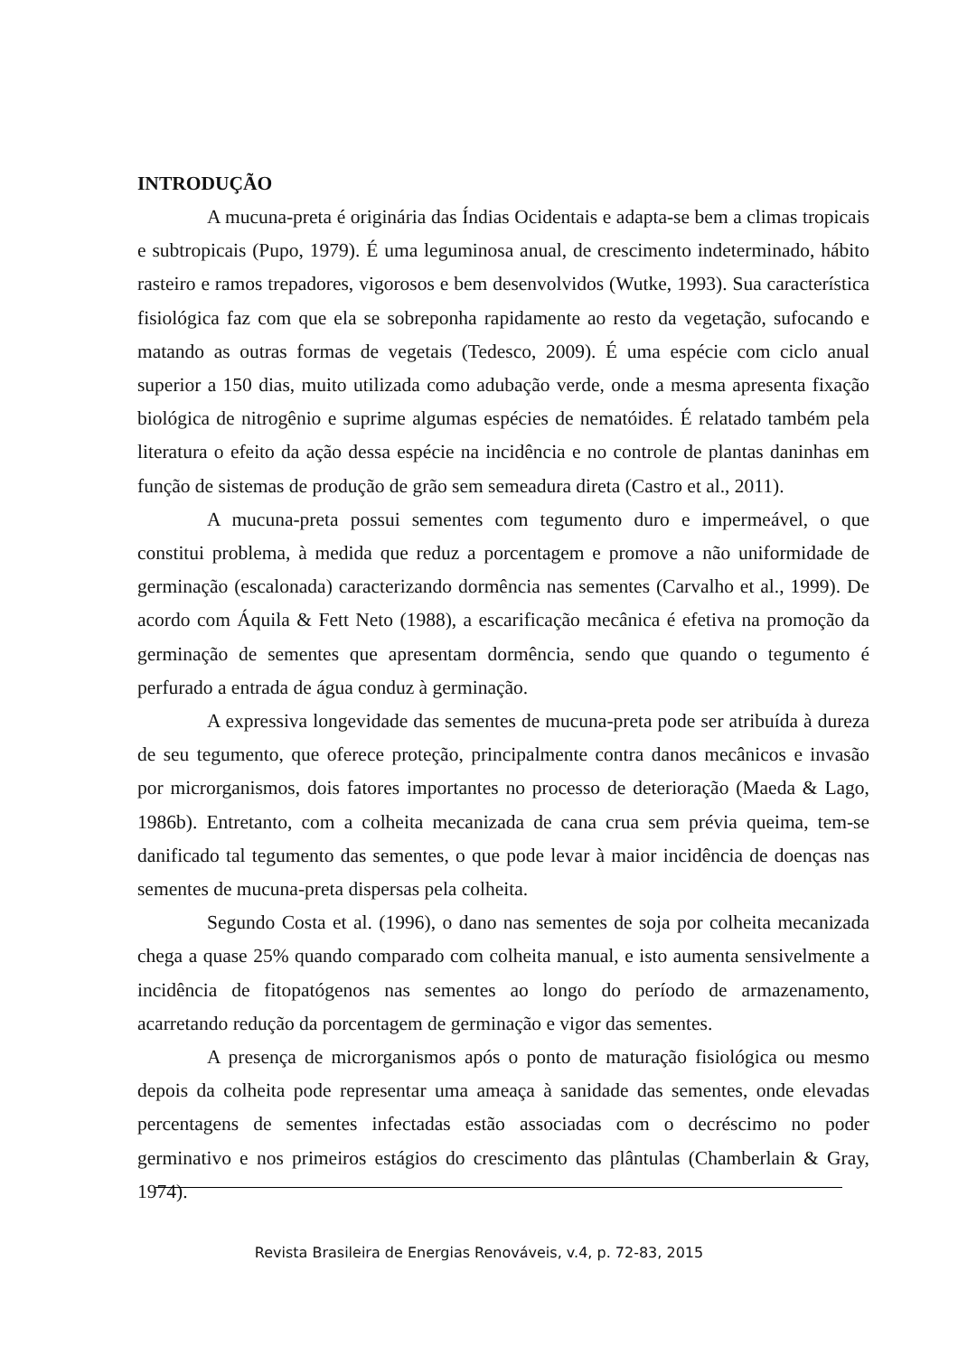INTRODUÇÃO
A mucuna-preta é originária das Índias Ocidentais e adapta-se bem a climas tropicais e subtropicais (Pupo, 1979). É uma leguminosa anual, de crescimento indeterminado, hábito rasteiro e ramos trepadores, vigorosos e bem desenvolvidos (Wutke, 1993). Sua característica fisiológica faz com que ela se sobreponha rapidamente ao resto da vegetação, sufocando e matando as outras formas de vegetais (Tedesco, 2009). É uma espécie com ciclo anual superior a 150 dias, muito utilizada como adubação verde, onde a mesma apresenta fixação biológica de nitrogênio e suprime algumas espécies de nematóides. É relatado também pela literatura o efeito da ação dessa espécie na incidência e no controle de plantas daninhas em função de sistemas de produção de grão sem semeadura direta (Castro et al., 2011).
A mucuna-preta possui sementes com tegumento duro e impermeável, o que constitui problema, à medida que reduz a porcentagem e promove a não uniformidade de germinação (escalonada) caracterizando dormência nas sementes (Carvalho et al., 1999). De acordo com Áquila & Fett Neto (1988), a escarificação mecânica é efetiva na promoção da germinação de sementes que apresentam dormência, sendo que quando o tegumento é perfurado a entrada de água conduz à germinação.
A expressiva longevidade das sementes de mucuna-preta pode ser atribuída à dureza de seu tegumento, que oferece proteção, principalmente contra danos mecânicos e invasão por microrganismos, dois fatores importantes no processo de deterioração (Maeda & Lago, 1986b). Entretanto, com a colheita mecanizada de cana crua sem prévia queima, tem-se danificado tal tegumento das sementes, o que pode levar à maior incidência de doenças nas sementes de mucuna-preta dispersas pela colheita.
Segundo Costa et al. (1996), o dano nas sementes de soja por colheita mecanizada chega a quase 25% quando comparado com colheita manual, e isto aumenta sensivelmente a incidência de fitopatógenos nas sementes ao longo do período de armazenamento, acarretando redução da porcentagem de germinação e vigor das sementes.
A presença de microrganismos após o ponto de maturação fisiológica ou mesmo depois da colheita pode representar uma ameaça à sanidade das sementes, onde elevadas percentagens de sementes infectadas estão associadas com o decréscimo no poder germinativo e nos primeiros estágios do crescimento das plântulas (Chamberlain & Gray, 1974).
Revista Brasileira de Energias Renováveis, v.4, p. 72-83, 2015